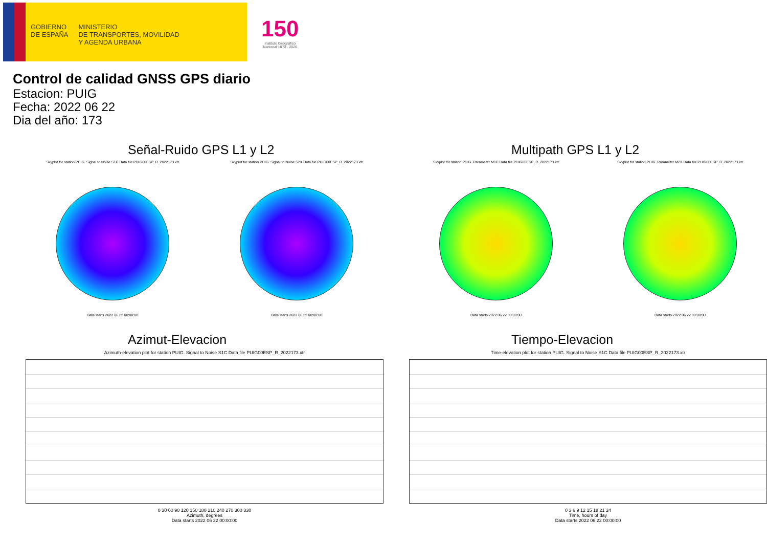GOBIERNO
DE ESPAÑA
MINISTERIO
DE TRANSPORTES, MOVILIDAD
Y AGENDA URBANA
150
Instituto Geográfico
Nacional 1870 · 2020
Control de calidad GNSS GPS diario
Estacion: PUIG
Fecha: 2022 06 22
Dia del año: 173
Señal-Ruido GPS L1 y L2
Skyplot for station PUIG. Signal to Noise S1C Data file PUIG00ESP_R_2022173.xtr
Data starts 2022 06 22 00:00:00
Skyplot for station PUIG. Signal to Noise S2X Data file PUIG00ESP_R_2022173.xtr
Data starts 2022 06 22 00:00:00
Multipath GPS L1 y L2
Skyplot for station PUIG. Parameter M1C Data file PUIG00ESP_R_2022173.xtr
Data starts 2022 06 22 00:00:00
Skyplot for station PUIG. Parameter M2X Data file PUIG00ESP_R_2022173.xtr
Data starts 2022 06 22 00:00:00
Azimut-Elevacion
Azimuth-elevation plot for station PUIG. Signal to Noise S1C Data file PUIG00ESP_R_2022173.xtr
0 30 60 90 120 150 180 210 240 270 300 330
Azimuth, degrees
Data starts 2022 06 22 00:00:00
Tiempo-Elevacion
Time-elevation plot for station PUIG. Signal to Noise S1C Data file PUIG00ESP_R_2022173.xtr
0 3 6 9 12 15 18 21 24
Time, hours of day
Data starts 2022 06 22 00:00:00